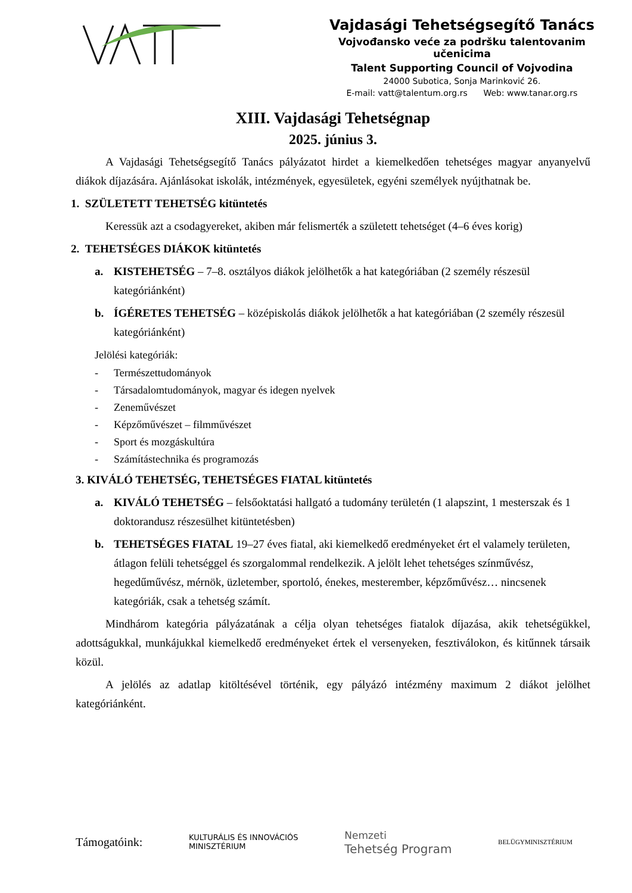Vajdasági Tehetségsegítő Tanács
Vojvođansko veće za podršku talentovanim učenicima
Talent Supporting Council of Vojvodina
24000 Subotica, Sonja Marinković 26.
E-mail: vatt@talentum.org.rs Web: www.tanar.org.rs
XIII. Vajdasági Tehetségnap
2025. június 3.
A Vajdasági Tehetségsegítő Tanács pályázatot hirdet a kiemelkedően tehetséges magyar anyanyelvű diákok díjazására. Ajánlásokat iskolák, intézmények, egyesületek, egyéni személyek nyújthatnak be.
1. SZÜLETETT TEHETSÉG kitüntetés
Keressük azt a csodagyereket, akiben már felismerték a született tehetséget (4–6 éves korig)
2. TEHETSÉGES DIÁKOK kitüntetés
a. KISTEHETSÉG – 7–8. osztályos diákok jelölhetők a hat kategóriában (2 személy részesül kategóriánként)
b. ÍGÉRETES TEHETSÉG – középiskolás diákok jelölhetők a hat kategóriában (2 személy részesül kategóriánként)
Jelölési kategóriák:
- Természettudományok
- Társadalomtudományok, magyar és idegen nyelvek
- Zeneművészet
- Képzőművészet – filmművészet
- Sport és mozgáskultúra
- Számítástechnika és programozás
3. KIVÁLÓ TEHETSÉG, TEHETSÉGES FIATAL kitüntetés
a. KIVÁLÓ TEHETSÉG – felsőoktatási hallgató a tudomány területén (1 alapszint, 1 mesterszak és 1 doktorandusz részesülhet kitüntetésben)
b. TEHETSÉGES FIATAL 19–27 éves fiatal, aki kiemelkedő eredményeket ért el valamely területen, átlagon felüli tehetséggel és szorgalommal rendelkezik. A jelölt lehet tehetséges színművész, hegedűművész, mérnök, üzletember, sportoló, énekes, mesterember, képzőművész… nincsenek kategóriák, csak a tehetség számít.
Mindhárom kategória pályázatának a célja olyan tehetséges fiatalok díjazása, akik tehetségükkel, adottságukkal, munkájukkal kiemelkedő eredményeket értek el versenyeken, fesztiválokon, és kitűnnek társaik közül.
A jelölés az adatlap kitöltésével történik, egy pályázó intézmény maximum 2 diákot jelölhet kategóriánként.
Támogatóink:
KULTURÁLIS ÉS INNOVÁCIÓS
MINISZTÉRIUM
Nemzeti
Tehetség Program
BELÜGYMINISZTÉRIUM